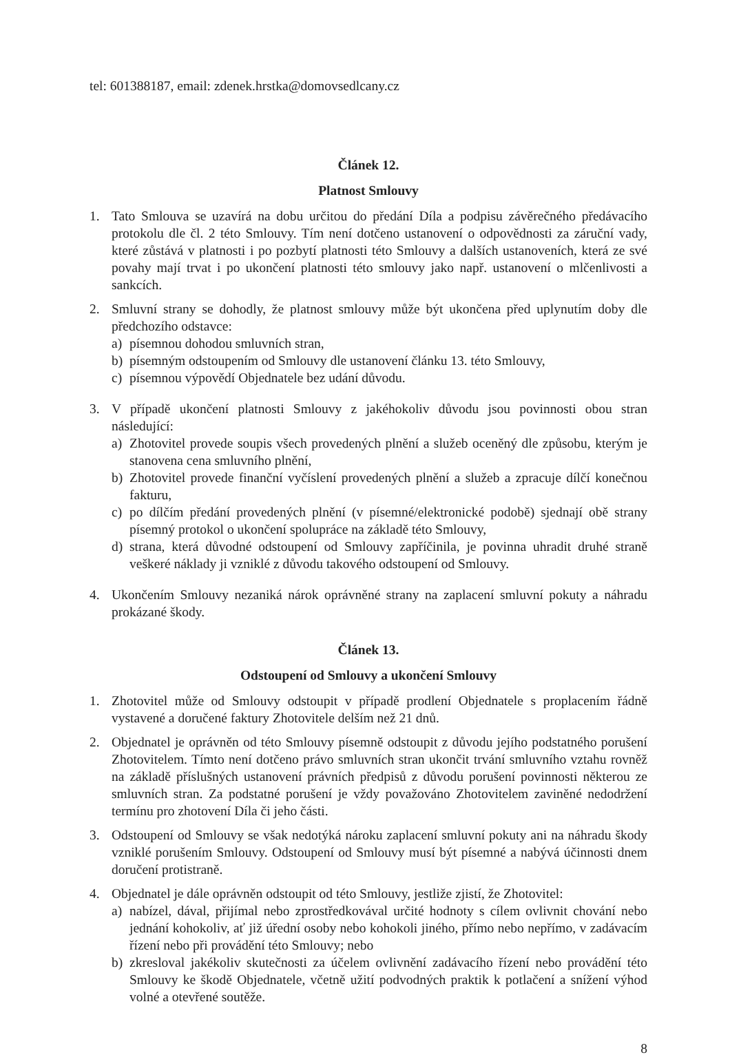tel: 601388187, email: zdenek.hrstka@domovsedlcany.cz
Článek 12.
Platnost Smlouvy
1. Tato Smlouva se uzavírá na dobu určitou do předání Díla a podpisu závěrečného předávacího protokolu dle čl. 2 této Smlouvy. Tím není dotčeno ustanovení o odpovědnosti za záruční vady, které zůstává v platnosti i po pozbytí platnosti této Smlouvy a dalších ustanoveních, která ze své povahy mají trvat i po ukončení platnosti této smlouvy jako např. ustanovení o mlčenlivosti a sankcích.
2. Smluvní strany se dohodly, že platnost smlouvy může být ukončena před uplynutím doby dle předchozího odstavce:
a) písemnou dohodou smluvních stran,
b) písemným odstoupením od Smlouvy dle ustanovení článku 13. této Smlouvy,
c) písemnou výpovědí Objednatele bez udání důvodu.
3. V případě ukončení platnosti Smlouvy z jakéhokoliv důvodu jsou povinnosti obou stran následující:
a) Zhotovitel provede soupis všech provedených plnění a služeb oceněný dle způsobu, kterým je stanovena cena smluvního plnění,
b) Zhotovitel provede finanční vyčíslení provedených plnění a služeb a zpracuje dílčí konečnou fakturu,
c) po dílčím předání provedených plnění (v písemné/elektronické podobě) sjednají obě strany písemný protokol o ukončení spolupráce na základě této Smlouvy,
d) strana, která důvodné odstoupení od Smlouvy zapříčinila, je povinna uhradit druhé straně veškeré náklady ji vzniklé z důvodu takového odstoupení od Smlouvy.
4. Ukončením Smlouvy nezaniká nárok oprávněné strany na zaplacení smluvní pokuty a náhradu prokázané škody.
Článek 13.
Odstoupení od Smlouvy a ukončení Smlouvy
1. Zhotovitel může od Smlouvy odstoupit v případě prodlení Objednatele s proplacením řádně vystavené a doručené faktury Zhotovitele delším než 21 dnů.
2. Objednatel je oprávněn od této Smlouvy písemně odstoupit z důvodu jejího podstatného porušení Zhotovitelem. Tímto není dotčeno právo smluvních stran ukončit trvání smluvního vztahu rovněž na základě příslušných ustanovení právních předpisů z důvodu porušení povinnosti některou ze smluvních stran. Za podstatné porušení je vždy považováno Zhotovitelem zaviněné nedodržení termínu pro zhotovení Díla či jeho části.
3. Odstoupení od Smlouvy se však nedotýká nároku zaplacení smluvní pokuty ani na náhradu škody vzniklé porušením Smlouvy. Odstoupení od Smlouvy musí být písemné a nabývá účinnosti dnem doručení protistraně.
4. Objednatel je dále oprávněn odstoupit od této Smlouvy, jestliže zjistí, že Zhotovitel:
a) nabízel, dával, přijímal nebo zprostředkovával určité hodnoty s cílem ovlivnit chování nebo jednání kohokoliv, ať již úřední osoby nebo kohokoli jiného, přímo nebo nepřímo, v zadávacím řízení nebo při provádění této Smlouvy; nebo
b) zkresloval jakékoliv skutečnosti za účelem ovlivnění zadávacího řízení nebo provádění této Smlouvy ke škodě Objednatele, včetně užití podvodných praktik k potlačení a snížení výhod volné a otevřené soutěže.
8